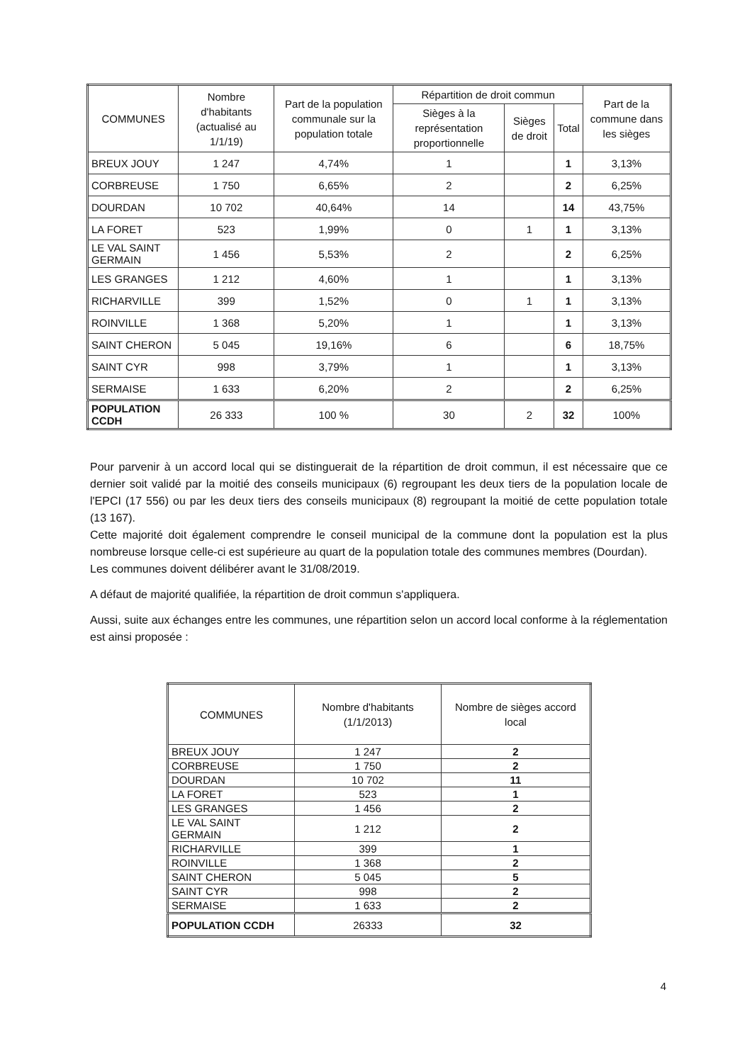| COMMUNES | Nombre d'habitants (actualisé au 1/1/19) | Part de la population communale sur la population totale | Répartition de droit commun | | | Part de la commune dans les sièges |
| --- | --- | --- | --- | --- | --- | --- |
| | | | Sièges à la représentation proportionnelle | Sièges de droit | Total | |
| BREUX JOUY | 1 247 | 4,74% | 1 | | 1 | 3,13% |
| CORBREUSE | 1 750 | 6,65% | 2 | | 2 | 6,25% |
| DOURDAN | 10 702 | 40,64% | 14 | | 14 | 43,75% |
| LA FORET | 523 | 1,99% | 0 | 1 | 1 | 3,13% |
| LE VAL SAINT GERMAIN | 1 456 | 5,53% | 2 | | 2 | 6,25% |
| LES GRANGES | 1 212 | 4,60% | 1 | | 1 | 3,13% |
| RICHARVILLE | 399 | 1,52% | 0 | 1 | 1 | 3,13% |
| ROINVILLE | 1 368 | 5,20% | 1 | | 1 | 3,13% |
| SAINT CHERON | 5 045 | 19,16% | 6 | | 6 | 18,75% |
| SAINT CYR | 998 | 3,79% | 1 | | 1 | 3,13% |
| SERMAISE | 1 633 | 6,20% | 2 | | 2 | 6,25% |
| POPULATION CCDH | 26 333 | 100 % | 30 | 2 | 32 | 100% |
Pour parvenir à un accord local qui se distinguerait de la répartition de droit commun, il est nécessaire que ce dernier soit validé par la moitié des conseils municipaux (6) regroupant les deux tiers de la population locale de l'EPCI (17 556) ou par les deux tiers des conseils municipaux (8) regroupant la moitié de cette population totale (13 167).
Cette majorité doit également comprendre le conseil municipal de la commune dont la population est la plus nombreuse lorsque celle-ci est supérieure au quart de la population totale des communes membres (Dourdan).
Les communes doivent délibérer avant le 31/08/2019.
A défaut de majorité qualifiée, la répartition de droit commun s'appliquera.
Aussi, suite aux échanges entre les communes, une répartition selon un accord local conforme à la réglementation est ainsi proposée :
| COMMUNES | Nombre d'habitants (1/1/2013) | Nombre de sièges accord local |
| --- | --- | --- |
| BREUX JOUY | 1 247 | 2 |
| CORBREUSE | 1 750 | 2 |
| DOURDAN | 10 702 | 11 |
| LA FORET | 523 | 1 |
| LES GRANGES | 1 456 | 2 |
| LE VAL SAINT GERMAIN | 1 212 | 2 |
| RICHARVILLE | 399 | 1 |
| ROINVILLE | 1 368 | 2 |
| SAINT CHERON | 5 045 | 5 |
| SAINT CYR | 998 | 2 |
| SERMAISE | 1 633 | 2 |
| POPULATION CCDH | 26333 | 32 |
4